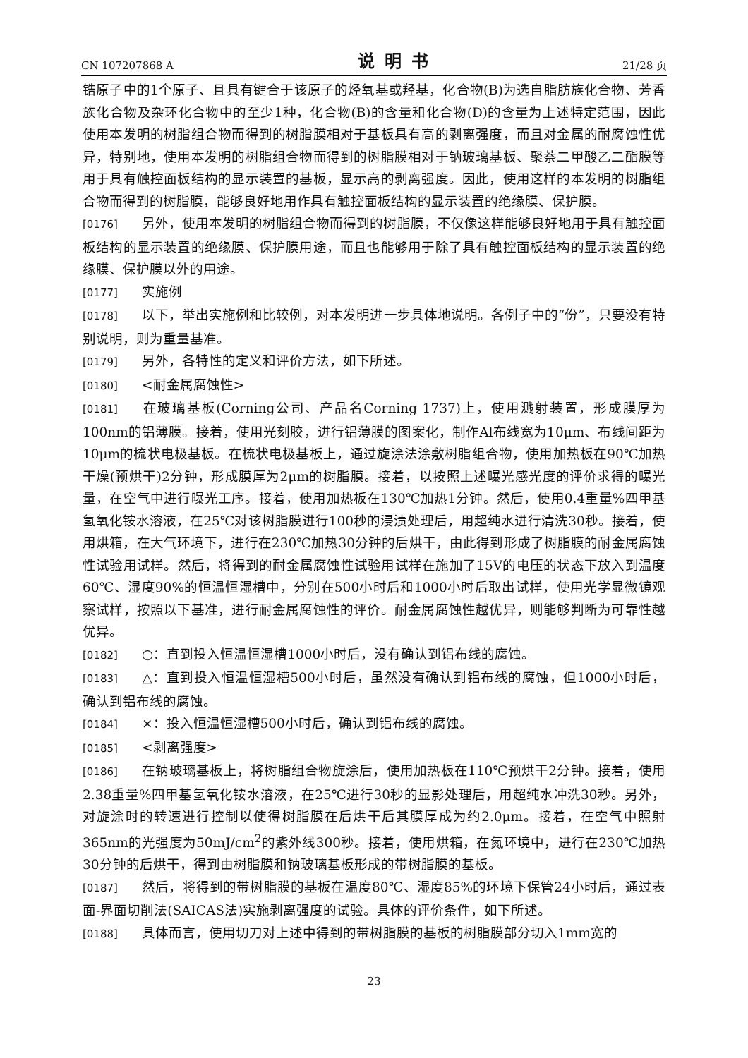CN 107207868 A 说明书 21/28 页
锆原子中的1个原子、且具有键合于该原子的烃氧基或羟基，化合物(B)为选自脂肪族化合物、芳香族化合物及杂环化合物中的至少1种，化合物(B)的含量和化合物(D)的含量为上述特定范围，因此使用本发明的树脂组合物而得到的树脂膜相对于基板具有高的剥离强度，而且对金属的耐腐蚀性优异，特别地，使用本发明的树脂组合物而得到的树脂膜相对于钠玻璃基板、聚萘二甲酸乙二酯膜等用于具有触控面板结构的显示装置的基板，显示高的剥离强度。因此，使用这样的本发明的树脂组合物而得到的树脂膜，能够良好地用作具有触控面板结构的显示装置的绝缘膜、保护膜。
[0176] 另外，使用本发明的树脂组合物而得到的树脂膜，不仅像这样能够良好地用于具有触控面板结构的显示装置的绝缘膜、保护膜用途，而且也能够用于除了具有触控面板结构的显示装置的绝缘膜、保护膜以外的用途。
[0177] 实施例
[0178] 以下，举出实施例和比较例，对本发明进一步具体地说明。各例子中的“份”，只要没有特别说明，则为重量基准。
[0179] 另外，各特性的定义和评价方法，如下所述。
[0180] <耐金属腐蚀性>
[0181] 在玻璃基板(Corning公司、产品名Corning 1737)上，使用溅射装置，形成膜厚为100nm的铝薄膜。接着，使用光刻胶，进行铝薄膜的图案化，制作Al布线宽为10μm、布线间距为10μm的梳状电极基板。在梳状电极基板上，通过旋涂法涂敷树脂组合物，使用加热板在90℃加热干燥(预烘干)2分钟，形成膜厚为2μm的树脂膜。接着，以按照上述曝光感光度的评价求得的曝光量，在空气中进行曝光工序。接着，使用加热板在130℃加热1分钟。然后，使用0.4重量%四甲基氢氧化铵水溶液，在25℃对该树脂膜进行100秒的浸渍处理后，用超纯水进行清洗30秒。接着，使用烘箱，在大气环境下，进行在230℃加热30分钟的后烘干，由此得到形成了树脂膜的耐金属腐蚀性试验用试样。然后，将得到的耐金属腐蚀性试验用试样在施加了15V的电压的状态下放入到温度60℃、湿度90%的恒温恒湿槽中，分别在500小时后和1000小时后取出试样，使用光学显微镜观察试样，按照以下基准，进行耐金属腐蚀性的评价。耐金属腐蚀性越优异，则能够判断为可靠性越优异。
[0182] ○：直到投入恒温恒湿槽1000小时后，没有确认到铝布线的腐蚀。
[0183] △：直到投入恒温恒湿槽500小时后，虽然没有确认到铝布线的腐蚀，但1000小时后，确认到铝布线的腐蚀。
[0184] ×：投入恒温恒湿槽500小时后，确认到铝布线的腐蚀。
[0185] <剥离强度>
[0186] 在钠玻璃基板上，将树脂组合物旋涂后，使用加热板在110℃预烘干2分钟。接着，使用2.38重量%四甲基氢氧化铵水溶液，在25℃进行30秒的显影处理后，用超纯水冲洗30秒。另外，对旋涂时的转速进行控制以使得树脂膜在后烘干后其膜厚成为约2.0μm。接着，在空气中照射365nm的光强度为50mJ/cm<sup>2</sup>的紫外线300秒。接着，使用烘箱，在氮环境中，进行在230℃加热30分钟的后烘干，得到由树脂膜和钠玻璃基板形成的带树脂膜的基板。
[0187] 然后，将得到的带树脂膜的基板在温度80℃、湿度85%的环境下保管24小时后，通过表面-界面切削法(SAICAS法)实施剥离强度的试验。具体的评价条件，如下所述。
[0188] 具体而言，使用切刀对上述中得到的带树脂膜的基板的树脂膜部分切入1mm宽的
23